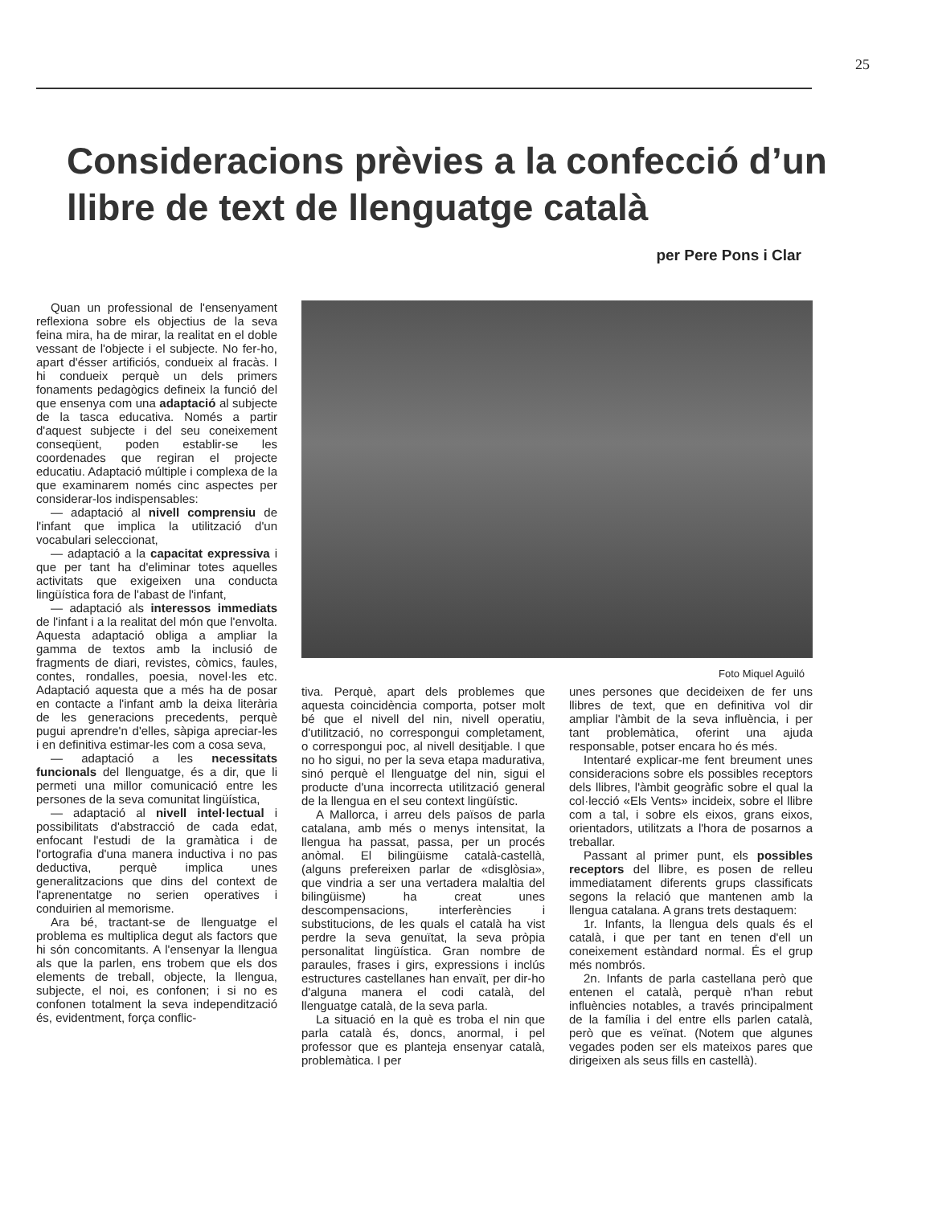25
Consideracions prèvies a la confecció d’un llibre de text de llenguatge català
per Pere Pons i Clar
Quan un professional de l'ensenyament reflexiona sobre els objectius de la seva feina mira, ha de mirar, la realitat en el doble vessant de l'objecte i el subjecte. No fer-ho, apart d'ésser artificiós, condueix al fracàs. I hi condueix perquè un dels primers fonaments pedagògics defineix la funció del que ensenya com una adaptació al subjecte de la tasca educativa. Només a partir d'aquest subjecte i del seu coneixement conseqüent, poden establir-se les coordenades que regiran el projecte educatiu. Adaptació múltiple i complexa de la que examinarem només cinc aspectes per considerar-los indispensables:
— adaptació al nivell comprensiu de l'infant que implica la utilització d'un vocabulari seleccionat,
— adaptació a la capacitat expressiva i que per tant ha d'eliminar totes aquelles activitats que exigeixen una conducta lingüística fora de l'abast de l'infant,
— adaptació als interessos immediats de l'infant i a la realitat del món que l'envolta. Aquesta adaptació obliga a ampliar la gamma de textos amb la inclusió de fragments de diari, revistes, còmics, faules, contes, rondalles, poesia, novel·les etc. Adaptació aquesta que a més ha de posar en contacte a l'infant amb la deixa literària de les generacions precedents, perquè pugui aprendre'n d'elles, sàpiga apreciar-les i en definitiva estimar-les com a cosa seva,
— adaptació a les necessitats funcionals del llenguatge, és a dir, que li permeti una millor comunicació entre les persones de la seva comunitat lingüística,
— adaptació al nivell intel·lectual i possibilitats d'abstracció de cada edat, enfocant l'estudi de la gramàtica i de l'ortografia d'una manera inductiva i no pas deductiva, perquè implica unes generalitzacions que dins del context de l'aprenentatge no serien operatives i conduirien al memorisme.
Ara bé, tractant-se de llenguatge el problema es multiplica degut als factors que hi són concomitants. A l'ensenyar la llengua als que la parlen, ens trobem que els dos elements de treball, objecte, la llengua, subjecte, el noi, es confonen; i si no es confonen totalment la seva independització és, evidentment, força conflic-
Foto Miquel Aguiló
tiva. Perquè, apart dels problemes que aquesta coincidència comporta, potser molt bé que el nivell del nin, nivell operatiu, d'utilització, no correspongui completament, o correspongui poc, al nivell desitjable. I que no ho sigui, no per la seva etapa madurativa, sinó perquè el llenguatge del nin, sigui el producte d'una incorrecta utilització general de la llengua en el seu context lingüístic.
A Mallorca, i arreu dels països de parla catalana, amb més o menys intensitat, la llengua ha passat, passa, per un procés anòmal. El bilingüisme català-castellà, (alguns prefereixen parlar de «disglòsia», que vindria a ser una vertadera malaltia del bilingüisme) ha creat unes descompensacions, interferències i substitucions, de les quals el català ha vist perdre la seva genuïtat, la seva pròpia personalitat lingüística. Gran nombre de paraules, frases i girs, expressions i inclús estructures castellanes han envaït, per dir-ho d'alguna manera el codi català, del llenguatge català, de la seva parla.
La situació en la què es troba el nin que parla català és, doncs, anormal, i pel professor que es planteja ensenyar català, problemàtica. I per
unes persones que decideixen de fer uns llibres de text, que en definitiva vol dir ampliar l'àmbit de la seva influència, i per tant problemàtica, oferint una ajuda responsable, potser encara ho és més.
Intentaré explicar-me fent breument unes consideracions sobre els possibles receptors dels llibres, l'àmbit geogràfic sobre el qual la col·lecció «Els Vents» incideix, sobre el llibre com a tal, i sobre els eixos, grans eixos, orientadors, utilitzats a l'hora de posarnos a treballar.
Passant al primer punt, els possibles receptors del llibre, es posen de relleu immediatament diferents grups classificats segons la relació que mantenen amb la llengua catalana. A grans trets destaquem:
1r. Infants, la llengua dels quals és el català, i que per tant en tenen d'ell un coneixement estàndard normal. És el grup més nombrós.
2n. Infants de parla castellana però que entenen el català, perquè n'han rebut influències notables, a través principalment de la família i del entre ells parlen català, però que es veïnat. (Notem que algunes vegades poden ser els mateixos pares que dirigeixen als seus fills en castellà).